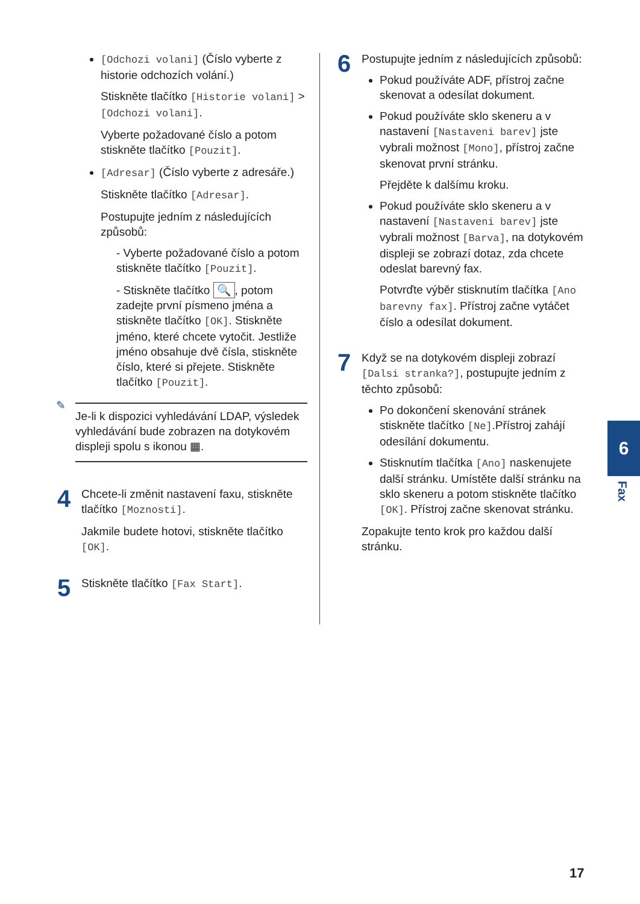[Odchozi volani] (Číslo vyberte z historie odchozích volání.)
Stiskněte tlačítko [Historie volani] > [Odchozi volani].
Vyberte požadované číslo a potom stiskněte tlačítko [Pouzit].
[Adresar] (Číslo vyberte z adresáře.)
Stiskněte tlačítko [Adresar].
Postupujte jedním z následujících způsobů:
- Vyberte požadované číslo a potom stiskněte tlačítko [Pouzit].
- Stiskněte tlačítko 🔍, potom zadejte první písmeno jména a stiskněte tlačítko [OK]. Stiskněte jméno, které chcete vytočit. Jestliže jméno obsahuje dvě čísla, stiskněte číslo, které si přejete. Stiskněte tlačítko [Pouzit].
✎
Je-li k dispozici vyhledávání LDAP, výsledek vyhledávání bude zobrazen na dotykovém displeji spolu s ikonou ▦.
4
Chcete-li změnit nastavení faxu, stiskněte tlačítko [Moznosti].
Jakmile budete hotovi, stiskněte tlačítko [OK].
5
Stiskněte tlačítko [Fax Start].
6
Postupujte jedním z následujících způsobů:
Pokud používáte ADF, přístroj začne skenovat a odesílat dokument.
Pokud používáte sklo skeneru a v nastavení [Nastaveni barev] jste vybrali možnost [Mono], přístroj začne skenovat první stránku.
Přejděte k dalšímu kroku.
Pokud používáte sklo skeneru a v nastavení [Nastaveni barev] jste vybrali možnost [Barva], na dotykovém displeji se zobrazí dotaz, zda chcete odeslat barevný fax.
Potvrďte výběr stisknutím tlačítka [Ano barevny fax]. Přístroj začne vytáčet číslo a odesílat dokument.
7
Když se na dotykovém displeji zobrazí [Dalsi stranka?], postupujte jedním z těchto způsobů:
Po dokončení skenování stránek stiskněte tlačítko [Ne].Přístroj zahájí odesílání dokumentu.
Stisknutím tlačítka [Ano] naskenujete další stránku. Umístěte další stránku na sklo skeneru a potom stiskněte tlačítko [OK]. Přístroj začne skenovat stránku.
Zopakujte tento krok pro každou další stránku.
6
Fax
17